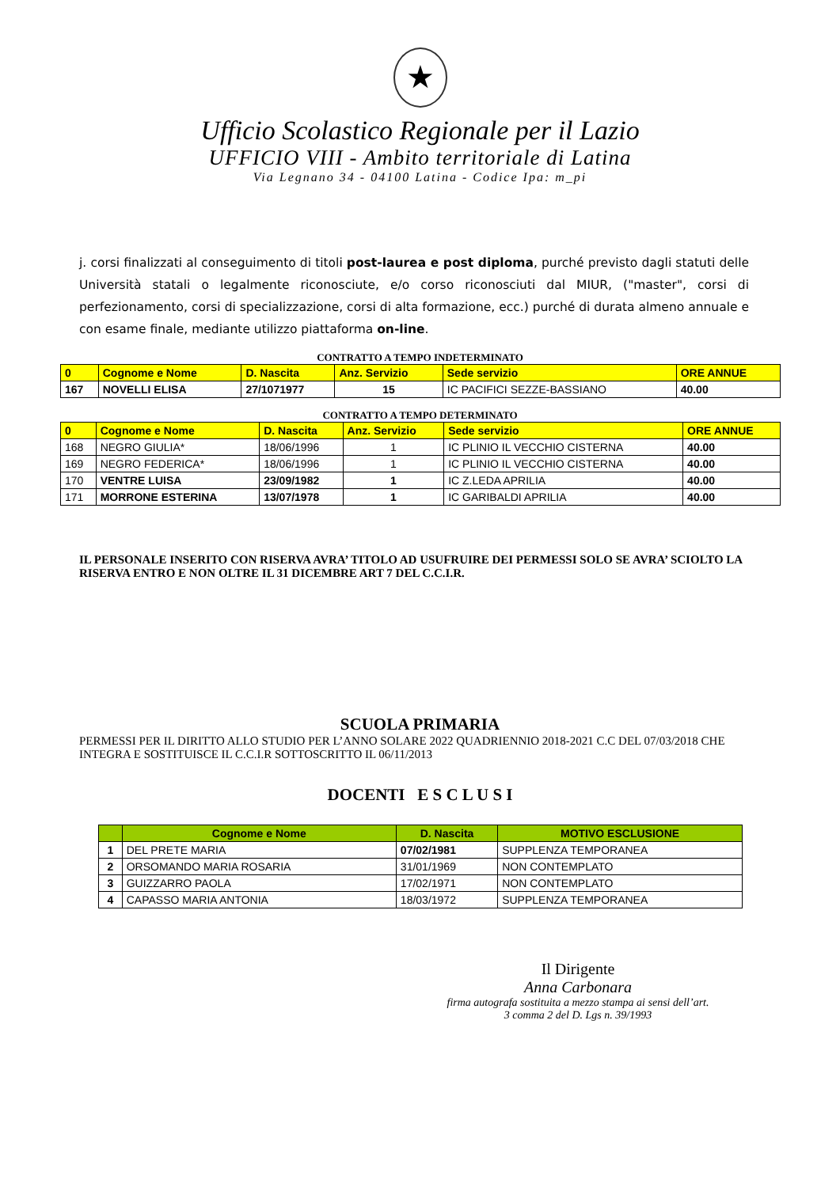★
Ufficio Scolastico Regionale per il Lazio
UFFICIO VIII - Ambito territoriale di Latina
Via Legnano 34 - 04100 Latina - Codice Ipa: m_pi
j. corsi finalizzati al conseguimento di titoli post-laurea e post diploma, purché previsto dagli statuti delle Università statali o legalmente riconosciute, e/o corso riconosciuti dal MIUR, ("master", corsi di perfezionamento, corsi di specializzazione, corsi di alta formazione, ecc.) purché di durata almeno annuale e con esame finale, mediante utilizzo piattaforma on-line.
CONTRATTO A TEMPO INDETERMINATO
| 0 | Cognome e Nome | D. Nascita | Anz. Servizio | Sede servizio | ORE ANNUE |
| --- | --- | --- | --- | --- | --- |
| 167 | NOVELLI ELISA | 27/1071977 | 15 | IC PACIFICI SEZZE-BASSIANO | 40.00 |
CONTRATTO A TEMPO DETERMINATO
| 0 | Cognome e Nome | D. Nascita | Anz. Servizio | Sede servizio | ORE ANNUE |
| --- | --- | --- | --- | --- | --- |
| 168 | NEGRO GIULIA* | 18/06/1996 | 1 | IC PLINIO IL VECCHIO CISTERNA | 40.00 |
| 169 | NEGRO FEDERICA* | 18/06/1996 | 1 | IC PLINIO IL VECCHIO CISTERNA | 40.00 |
| 170 | VENTRE LUISA | 23/09/1982 | 1 | IC Z.LEDA APRILIA | 40.00 |
| 171 | MORRONE ESTERINA | 13/07/1978 | 1 | IC GARIBALDI APRILIA | 40.00 |
IL PERSONALE INSERITO CON RISERVA AVRA’ TITOLO AD USUFRUIRE DEI PERMESSI SOLO SE AVRA’ SCIOLTO LA RISERVA ENTRO E NON OLTRE IL 31 DICEMBRE ART 7 DEL C.C.I.R.
SCUOLA PRIMARIA
PERMESSI PER IL DIRITTO ALLO STUDIO PER L’ANNO SOLARE 2022 QUADRIENNIO 2018-2021 C.C DEL 07/03/2018 CHE INTEGRA E SOSTITUISCE IL C.C.I.R SOTTOSCRITTO IL 06/11/2013
DOCENTI E S C L U S I
| | Cognome e Nome | D. Nascita | MOTIVO ESCLUSIONE |
| --- | --- | --- | --- |
| 1 | DEL PRETE MARIA | 07/02/1981 | SUPPLENZA TEMPORANEA |
| 2 | ORSOMANDO MARIA ROSARIA | 31/01/1969 | NON CONTEMPLATO |
| 3 | GUIZZARRO PAOLA | 17/02/1971 | NON CONTEMPLATO |
| 4 | CAPASSO MARIA ANTONIA | 18/03/1972 | SUPPLENZA TEMPORANEA |
Il Dirigente
Anna Carbonara
firma autografa sostituita a mezzo stampa ai sensi dell’art. 3 comma 2 del D. Lgs n. 39/1993